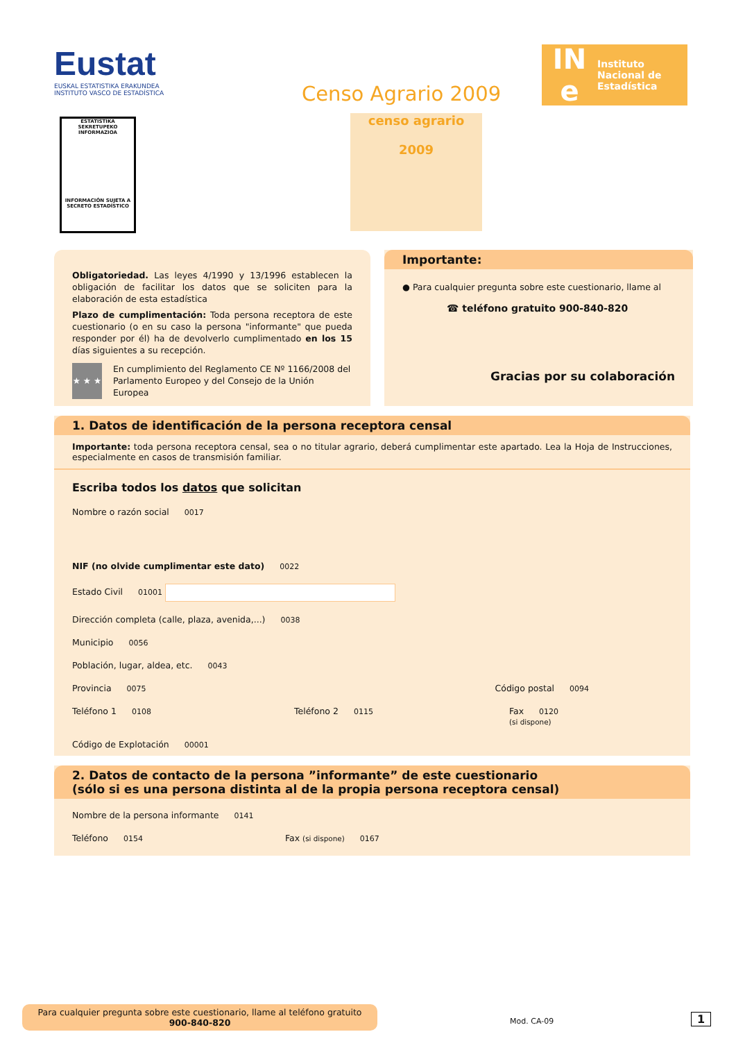Eustat
EUSKAL ESTATISTIKA ERAKUNDEA
INSTITUTO VASCO DE ESTADÍSTICA
ESTATISTIKA SEKRETUPEKO INFORMAZIOA
INFORMACIÓN SUJETA A SECRETO ESTADÍSTICO
Censo Agrario 2009
censo agrario
2009
IN
e
Instituto
Nacional de
Estadística
Obligatoriedad. Las leyes 4/1990 y 13/1996 establecen la obligación de facilitar los datos que se soliciten para la elaboración de esta estadística
Plazo de cumplimentación: Toda persona receptora de este cuestionario (o en su caso la persona "informante" que pueda responder por él) ha de devolverlo cumplimentado en los 15 días siguientes a su recepción.
★ ★ ★
En cumplimiento del Reglamento CE Nº 1166/2008 del Parlamento Europeo y del Consejo de la Unión Europea
Importante:
● Para cualquier pregunta sobre este cuestionario, llame al
☎ teléfono gratuito 900-840-820
Gracias por su colaboración
1. Datos de identificación de la persona receptora censal
Importante: toda persona receptora censal, sea o no titular agrario, deberá cumplimentar este apartado. Lea la Hoja de Instrucciones, especialmente en casos de transmisión familiar.
Escriba todos los datos que solicitan
Nombre o razón social 0017
NIF (no olvide cumplimentar este dato) 0022
Estado Civil 01001
Dirección completa (calle, plaza, avenida,...) 0038
Municipio 0056
Población, lugar, aldea, etc. 0043
Provincia 0075 Código postal 0094
Teléfono 1 0108 Teléfono 2 0115 Fax 0120
(si dispone)
Código de Explotación 00001
2. Datos de contacto de la persona ”informante” de este cuestionario
(sólo si es una persona distinta al de la propia persona receptora censal)
Nombre de la persona informante 0141
Teléfono 0154 Fax (si dispone) 0167
Para cualquier pregunta sobre este cuestionario, llame al teléfono gratuito
900-840-820
Mod. CA-09 1